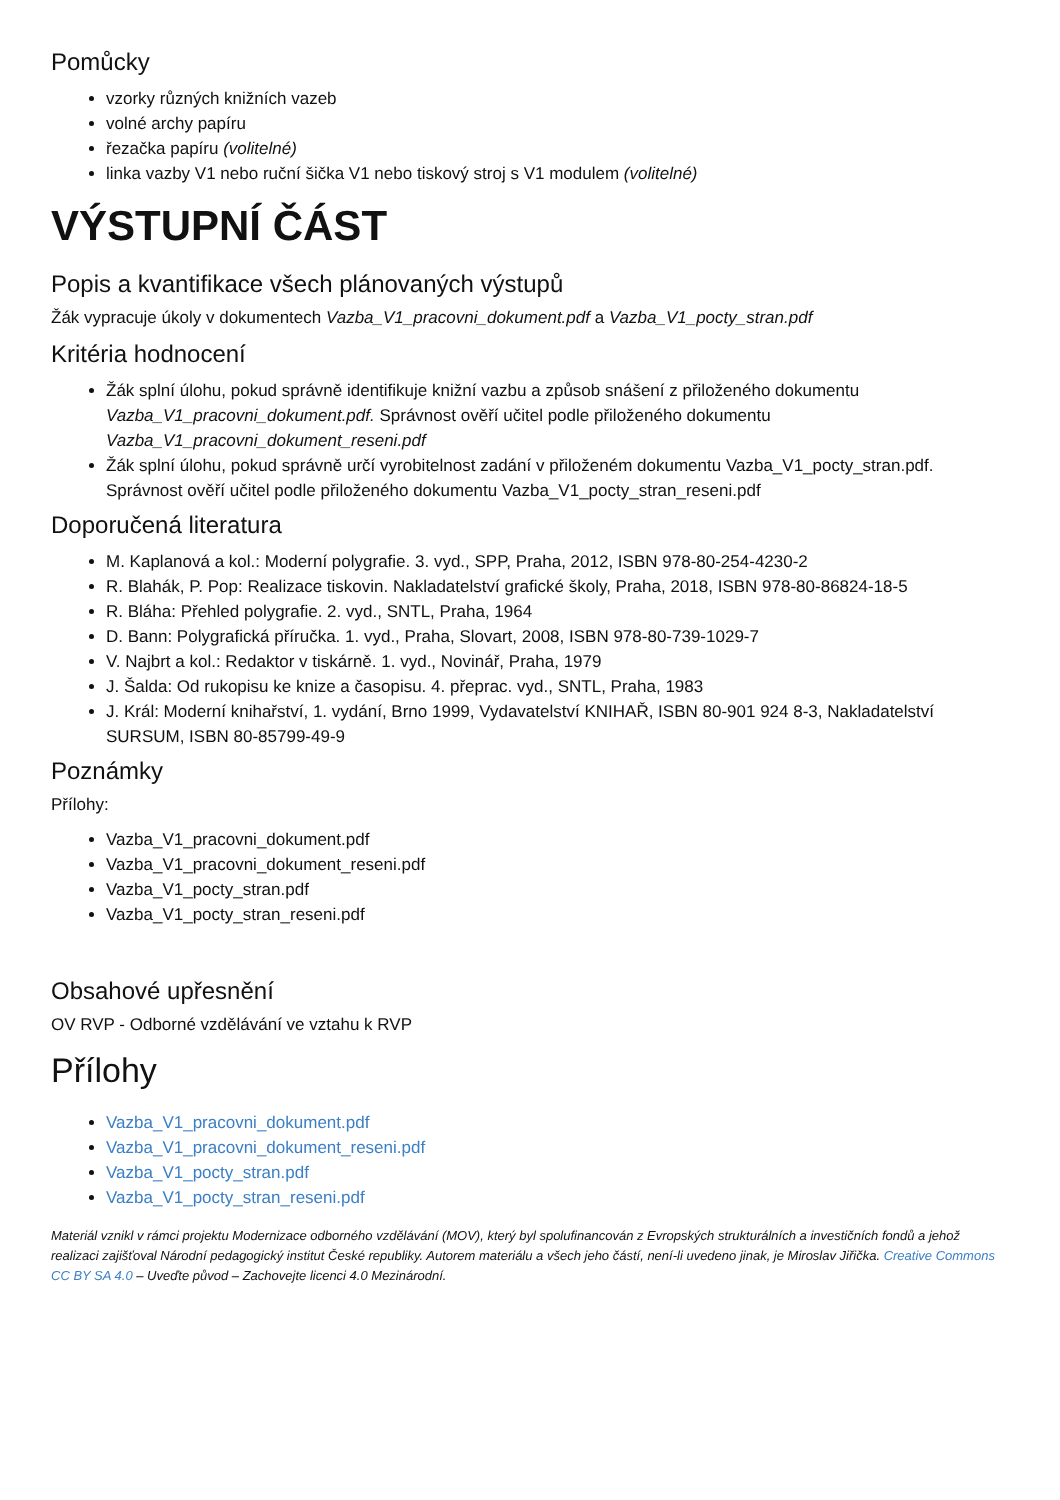Pomůcky
vzorky různých knižních vazeb
volné archy papíru
řezačka papíru (volitelné)
linka vazby V1 nebo ruční šička V1 nebo tiskový stroj s V1 modulem (volitelné)
VÝSTUPNÍ ČÁST
Popis a kvantifikace všech plánovaných výstupů
Žák vypracuje úkoly v dokumentech Vazba_V1_pracovni_dokument.pdf a Vazba_V1_pocty_stran.pdf
Kritéria hodnocení
Žák splní úlohu, pokud správně identifikuje knižní vazbu a způsob snášení z přiloženého dokumentu Vazba_V1_pracovni_dokument.pdf. Správnost ověří učitel podle přiloženého dokumentu Vazba_V1_pracovni_dokument_reseni.pdf
Žák splní úlohu, pokud správně určí vyrobitelnost zadání v přiloženém dokumentu Vazba_V1_pocty_stran.pdf. Správnost ověří učitel podle přiloženého dokumentu Vazba_V1_pocty_stran_reseni.pdf
Doporučená literatura
M. Kaplanová a kol.: Moderní polygrafie. 3. vyd., SPP, Praha, 2012, ISBN 978-80-254-4230-2
R. Blahák, P. Pop: Realizace tiskovin. Nakladatelství grafické školy, Praha, 2018, ISBN 978-80-86824-18-5
R. Bláha: Přehled polygrafie. 2. vyd., SNTL, Praha, 1964
D. Bann: Polygrafická příručka. 1. vyd., Praha, Slovart, 2008, ISBN 978-80-739-1029-7
V. Najbrt a kol.: Redaktor v tiskárně. 1. vyd., Novinář, Praha, 1979
J. Šalda: Od rukopisu ke knize a časopisu. 4. přeprac. vyd., SNTL, Praha, 1983
J. Král: Moderní knihařství, 1. vydání, Brno 1999, Vydavatelství KNIHAŘ, ISBN 80-901 924 8-3, Nakladatelství SURSUM, ISBN 80-85799-49-9
Poznámky
Přílohy:
Vazba_V1_pracovni_dokument.pdf
Vazba_V1_pracovni_dokument_reseni.pdf
Vazba_V1_pocty_stran.pdf
Vazba_V1_pocty_stran_reseni.pdf
Obsahové upřesnění
OV RVP - Odborné vzdělávání ve vztahu k RVP
Přílohy
Vazba_V1_pracovni_dokument.pdf
Vazba_V1_pracovni_dokument_reseni.pdf
Vazba_V1_pocty_stran.pdf
Vazba_V1_pocty_stran_reseni.pdf
Materiál vznikl v rámci projektu Modernizace odborného vzdělávání (MOV), který byl spolufinancován z Evropských strukturálních a investičních fondů a jehož realizaci zajišťoval Národní pedagogický institut České republiky. Autorem materiálu a všech jeho částí, není-li uvedeno jinak, je Miroslav Jiřička. Creative Commons CC BY SA 4.0 – Uveďte původ – Zachovejte licenci 4.0 Mezinárodní.